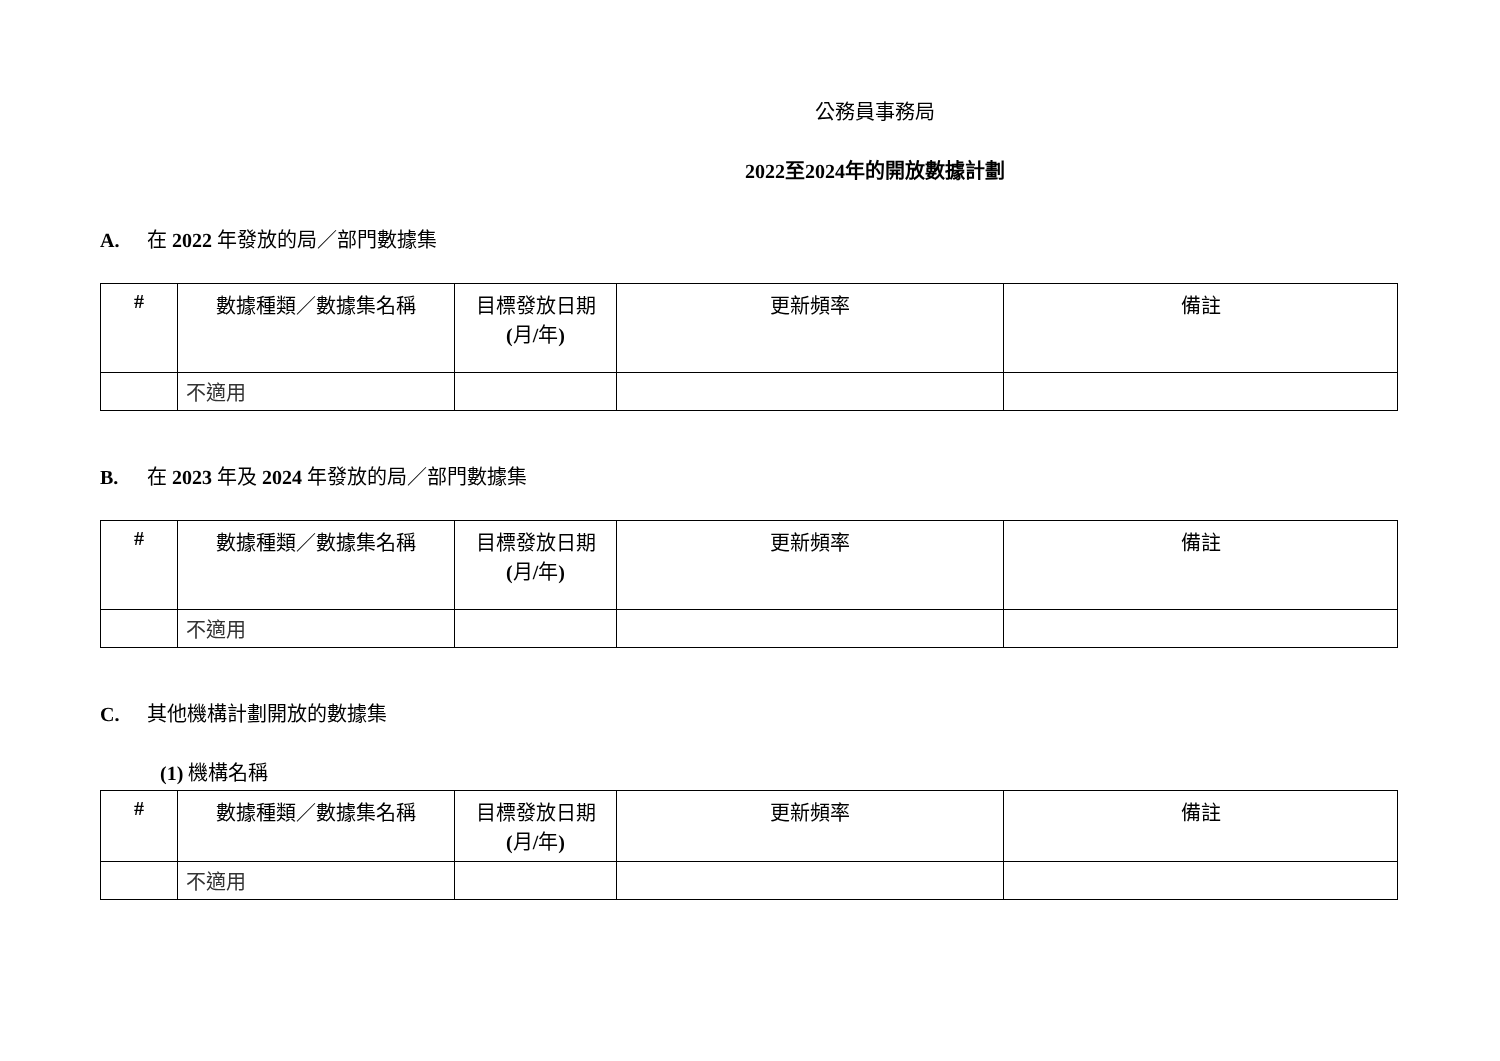公務員事務局
2022至2024年的開放數據計劃
A. 在 2022 年發放的局／部門數據集
| # | 數據種類／數據集名稱 | 目標發放日期 ( 月 / 年 ) | 更新頻率 | 備註 |
| --- | --- | --- | --- | --- |
| | 不適用 | | | |
B. 在 2023 年及 2024 年發放的局／部門數據集
| # | 數據種類／數據集名稱 | 目標發放日期 ( 月 / 年 ) | 更新頻率 | 備註 |
| --- | --- | --- | --- | --- |
| | 不適用 | | | |
C. 其他機構計劃開放的數據集
(1) 機構名稱
| # | 數據種類／數據集名稱 | 目標發放日期 ( 月 / 年 ) | 更新頻率 | 備註 |
| --- | --- | --- | --- | --- |
| | 不適用 | | | |